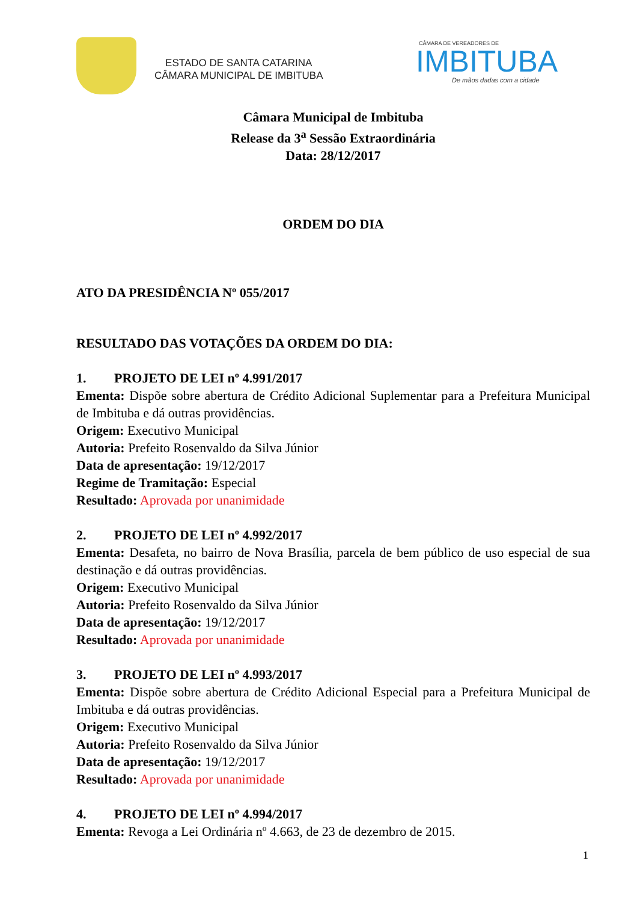ESTADO DE SANTA CATARINA
CÂMARA MUNICIPAL DE IMBITUBA
CÂMARA DE VEREADORES DE
IMBITUBA
De mãos dadas com a cidade
Câmara Municipal de Imbituba
Release da 3<sup>a</sup> Sessão Extraordinária
Data: 28/12/2017
ORDEM DO DIA
ATO DA PRESIDÊNCIA Nº 055/2017
RESULTADO DAS VOTAÇÕES DA ORDEM DO DIA:
1. PROJETO DE LEI nº 4.991/2017
Ementa: Dispõe sobre abertura de Crédito Adicional Suplementar para a Prefeitura Municipal de Imbituba e dá outras providências.
Origem: Executivo Municipal
Autoria: Prefeito Rosenvaldo da Silva Júnior
Data de apresentação: 19/12/2017
Regime de Tramitação: Especial
Resultado: Aprovada por unanimidade
2. PROJETO DE LEI nº 4.992/2017
Ementa: Desafeta, no bairro de Nova Brasília, parcela de bem público de uso especial de sua destinação e dá outras providências.
Origem: Executivo Municipal
Autoria: Prefeito Rosenvaldo da Silva Júnior
Data de apresentação: 19/12/2017
Resultado: Aprovada por unanimidade
3. PROJETO DE LEI nº 4.993/2017
Ementa: Dispõe sobre abertura de Crédito Adicional Especial para a Prefeitura Municipal de Imbituba e dá outras providências.
Origem: Executivo Municipal
Autoria: Prefeito Rosenvaldo da Silva Júnior
Data de apresentação: 19/12/2017
Resultado: Aprovada por unanimidade
4. PROJETO DE LEI nº 4.994/2017
Ementa: Revoga a Lei Ordinária nº 4.663, de 23 de dezembro de 2015.
1